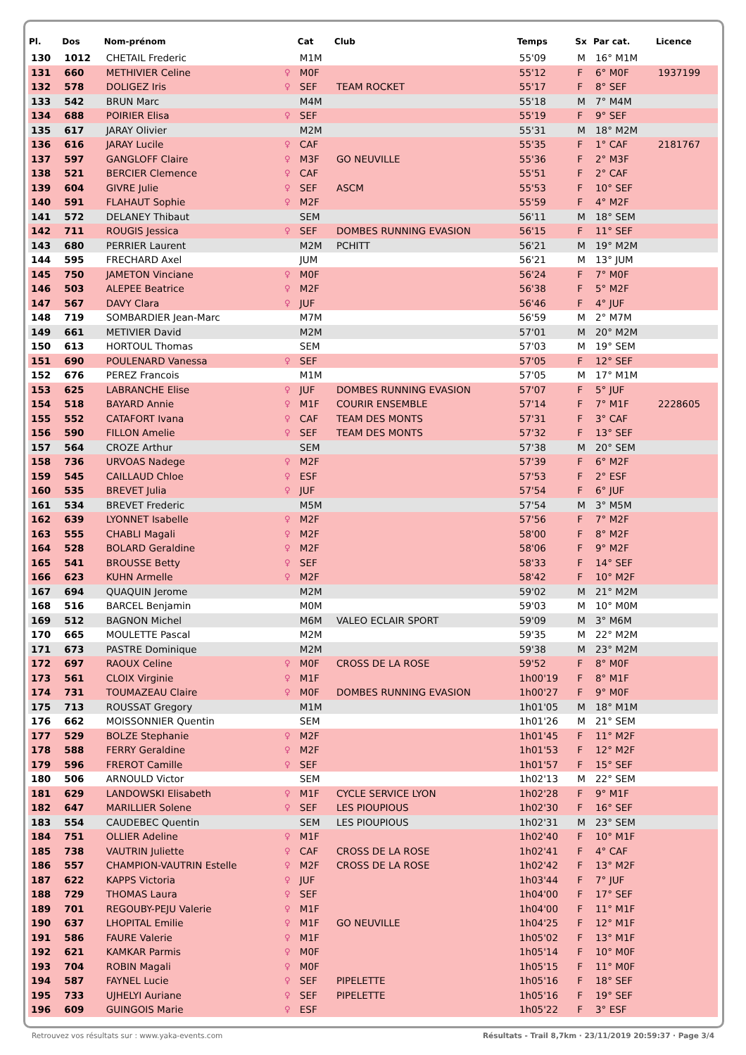| Pl. | Dos | Nom-prénom | | Cat | Club | Temps | Sx | Par cat. | Licence |
| --- | --- | --- | --- | --- | --- | --- | --- | --- | --- |
| 130 | 1012 | CHETAIL Frederic | | M1M | | 55'09 | M | 16° M1M | |
| 131 | 660 | METHIVIER Celine | ♀ | M0F | | 55'12 | F | 6° M0F | 1937199 |
| 132 | 578 | DOLIGEZ Iris | ♀ | SEF | TEAM ROCKET | 55'17 | F | 8° SEF | |
| 133 | 542 | BRUN Marc | | M4M | | 55'18 | M | 7° M4M | |
| 134 | 688 | POIRIER Elisa | ♀ | SEF | | 55'19 | F | 9° SEF | |
| 135 | 617 | JARAY Olivier | | M2M | | 55'31 | M | 18° M2M | |
| 136 | 616 | JARAY Lucile | ♀ | CAF | | 55'35 | F | 1° CAF | 2181767 |
| 137 | 597 | GANGLOFF Claire | ♀ | M3F | GO NEUVILLE | 55'36 | F | 2° M3F | |
| 138 | 521 | BERCIER Clemence | ♀ | CAF | | 55'51 | F | 2° CAF | |
| 139 | 604 | GIVRE Julie | ♀ | SEF | ASCM | 55'53 | F | 10° SEF | |
| 140 | 591 | FLAHAUT Sophie | ♀ | M2F | | 55'59 | F | 4° M2F | |
| 141 | 572 | DELANEY Thibaut | | SEM | | 56'11 | M | 18° SEM | |
| 142 | 711 | ROUGIS Jessica | ♀ | SEF | DOMBES RUNNING EVASION | 56'15 | F | 11° SEF | |
| 143 | 680 | PERRIER Laurent | | M2M | PCHITT | 56'21 | M | 19° M2M | |
| 144 | 595 | FRECHARD Axel | | JUM | | 56'21 | M | 13° JUM | |
| 145 | 750 | JAMETON Vinciane | ♀ | M0F | | 56'24 | F | 7° M0F | |
| 146 | 503 | ALEPEE Beatrice | ♀ | M2F | | 56'38 | F | 5° M2F | |
| 147 | 567 | DAVY Clara | ♀ | JUF | | 56'46 | F | 4° JUF | |
| 148 | 719 | SOMBARDIER Jean-Marc | | M7M | | 56'59 | M | 2° M7M | |
| 149 | 661 | METIVIER David | | M2M | | 57'01 | M | 20° M2M | |
| 150 | 613 | HORTOUL Thomas | | SEM | | 57'03 | M | 19° SEM | |
| 151 | 690 | POULENARD Vanessa | ♀ | SEF | | 57'05 | F | 12° SEF | |
| 152 | 676 | PEREZ Francois | | M1M | | 57'05 | M | 17° M1M | |
| 153 | 625 | LABRANCHE Elise | ♀ | JUF | DOMBES RUNNING EVASION | 57'07 | F | 5° JUF | |
| 154 | 518 | BAYARD Annie | ♀ | M1F | COURIR ENSEMBLE | 57'14 | F | 7° M1F | 2228605 |
| 155 | 552 | CATAFORT Ivana | ♀ | CAF | TEAM DES MONTS | 57'31 | F | 3° CAF | |
| 156 | 590 | FILLON Amelie | ♀ | SEF | TEAM DES MONTS | 57'32 | F | 13° SEF | |
| 157 | 564 | CROZE Arthur | | SEM | | 57'38 | M | 20° SEM | |
| 158 | 736 | URVOAS Nadege | ♀ | M2F | | 57'39 | F | 6° M2F | |
| 159 | 545 | CAILLAUD Chloe | ♀ | ESF | | 57'53 | F | 2° ESF | |
| 160 | 535 | BREVET Julia | ♀ | JUF | | 57'54 | F | 6° JUF | |
| 161 | 534 | BREVET Frederic | | M5M | | 57'54 | M | 3° M5M | |
| 162 | 639 | LYONNET Isabelle | ♀ | M2F | | 57'56 | F | 7° M2F | |
| 163 | 555 | CHABLI Magali | ♀ | M2F | | 58'00 | F | 8° M2F | |
| 164 | 528 | BOLARD Geraldine | ♀ | M2F | | 58'06 | F | 9° M2F | |
| 165 | 541 | BROUSSE Betty | ♀ | SEF | | 58'33 | F | 14° SEF | |
| 166 | 623 | KUHN Armelle | ♀ | M2F | | 58'42 | F | 10° M2F | |
| 167 | 694 | QUAQUIN Jerome | | M2M | | 59'02 | M | 21° M2M | |
| 168 | 516 | BARCEL Benjamin | | M0M | | 59'03 | M | 10° M0M | |
| 169 | 512 | BAGNON Michel | | M6M | VALEO ECLAIR SPORT | 59'09 | M | 3° M6M | |
| 170 | 665 | MOULETTE Pascal | | M2M | | 59'35 | M | 22° M2M | |
| 171 | 673 | PASTRE Dominique | | M2M | | 59'38 | M | 23° M2M | |
| 172 | 697 | RAOUX Celine | ♀ | M0F | CROSS DE LA ROSE | 59'52 | F | 8° M0F | |
| 173 | 561 | CLOIX Virginie | ♀ | M1F | | 1h00'19 | F | 8° M1F | |
| 174 | 731 | TOUMAZEAU Claire | ♀ | M0F | DOMBES RUNNING EVASION | 1h00'27 | F | 9° M0F | |
| 175 | 713 | ROUSSAT Gregory | | M1M | | 1h01'05 | M | 18° M1M | |
| 176 | 662 | MOISSONNIER Quentin | | SEM | | 1h01'26 | M | 21° SEM | |
| 177 | 529 | BOLZE Stephanie | ♀ | M2F | | 1h01'45 | F | 11° M2F | |
| 178 | 588 | FERRY Geraldine | ♀ | M2F | | 1h01'53 | F | 12° M2F | |
| 179 | 596 | FREROT Camille | ♀ | SEF | | 1h01'57 | F | 15° SEF | |
| 180 | 506 | ARNOULD Victor | | SEM | | 1h02'13 | M | 22° SEM | |
| 181 | 629 | LANDOWSKI Elisabeth | ♀ | M1F | CYCLE SERVICE LYON | 1h02'28 | F | 9° M1F | |
| 182 | 647 | MARILLIER Solene | ♀ | SEF | LES PIOUPIOUS | 1h02'30 | F | 16° SEF | |
| 183 | 554 | CAUDEBEC Quentin | | SEM | LES PIOUPIOUS | 1h02'31 | M | 23° SEM | |
| 184 | 751 | OLLIER Adeline | ♀ | M1F | | 1h02'40 | F | 10° M1F | |
| 185 | 738 | VAUTRIN Juliette | ♀ | CAF | CROSS DE LA ROSE | 1h02'41 | F | 4° CAF | |
| 186 | 557 | CHAMPION-VAUTRIN Estelle | ♀ | M2F | CROSS DE LA ROSE | 1h02'42 | F | 13° M2F | |
| 187 | 622 | KAPPS Victoria | ♀ | JUF | | 1h03'44 | F | 7° JUF | |
| 188 | 729 | THOMAS Laura | ♀ | SEF | | 1h04'00 | F | 17° SEF | |
| 189 | 701 | REGOUBY-PEJU Valerie | ♀ | M1F | | 1h04'00 | F | 11° M1F | |
| 190 | 637 | LHOPITAL Emilie | ♀ | M1F | GO NEUVILLE | 1h04'25 | F | 12° M1F | |
| 191 | 586 | FAURE Valerie | ♀ | M1F | | 1h05'02 | F | 13° M1F | |
| 192 | 621 | KAMKAR Parmis | ♀ | M0F | | 1h05'14 | F | 10° M0F | |
| 193 | 704 | ROBIN Magali | ♀ | M0F | | 1h05'15 | F | 11° M0F | |
| 194 | 587 | FAYNEL Lucie | ♀ | SEF | PIPELETTE | 1h05'16 | F | 18° SEF | |
| 195 | 733 | UJHELYI Auriane | ♀ | SEF | PIPELETTE | 1h05'16 | F | 19° SEF | |
| 196 | 609 | GUINGOIS Marie | ♀ | ESF | | 1h05'22 | F | 3° ESF | |
Retrouvez vos résultats sur : www.yaka-events.com Résultats - Trail 8,7km · 23/11/2019 20:59:37 · Page 3/4